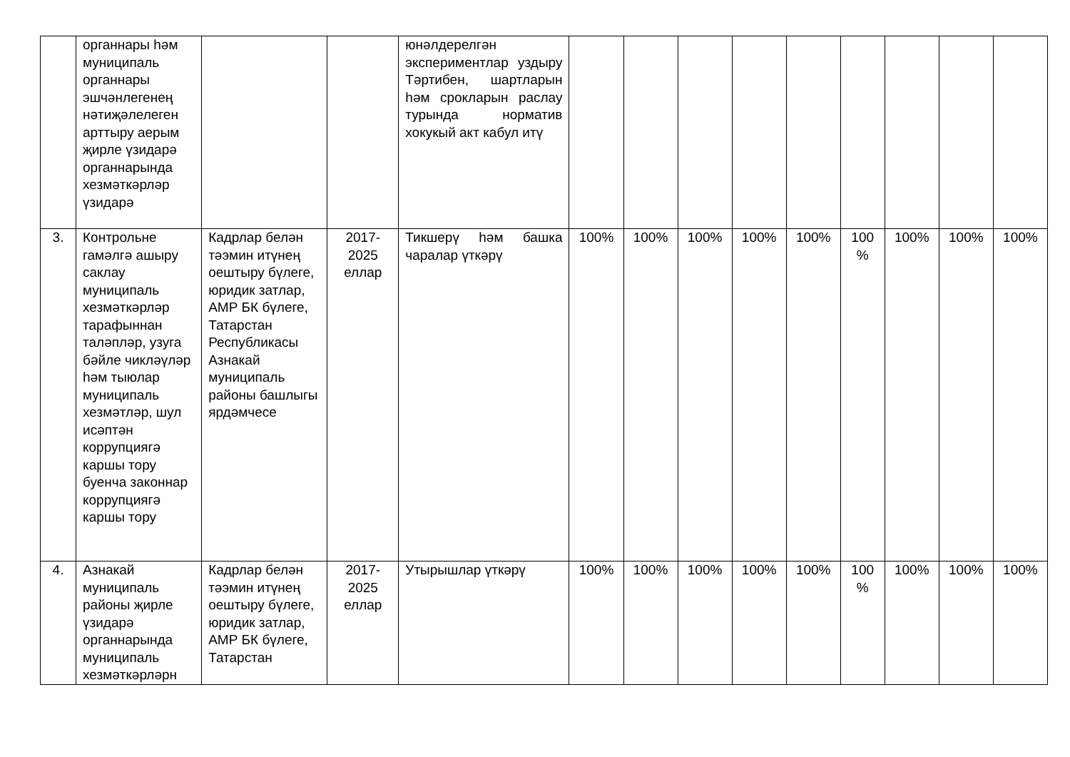| | органнары һәм муниципаль органнары эшчәнлегенең нәтиҗәлелеген арттыру аерым җирле үзидарә органнарында хезмәткәрләр үзидарә | | | юнәлдерелгән экспериментлар уздыру Тәртибен, шартларын һәм срокларын раслау турында норматив хокукый акт кабул итү | | | | | | | | | |
| 3. | Контрольне гамәлгә ашыру саклау муниципаль хезмәткәрләр тарафыннан таләпләр, узуга бәйле чикләүләр һәм тыюлар муниципаль хезмәтләр, шул исәптән коррупциягә каршы тору буенча законнар коррупциягә каршы тору | Кадрлар белән тәэмин итүнең оештыру бүлеге, юридик затлар, АМР БК бүлеге, Татарстан Республикасы Азнакай муниципаль районы башлыгы ярдәмчесе | 2017-2025 еллар | Тикшерү һәм башка чаралар үткәрү | 100% | 100% | 100% | 100% | 100% | 100 % | 100% | 100% | 100% |
| 4. | Азнакай муниципаль районы җирле үзидарә органнарында муниципаль хезмәткәрләрн | Кадрлар белән тәэмин итүнең оештыру бүлеге, юридик затлар, АМР БК бүлеге, Татарстан | 2017-2025 еллар | Утырышлар үткәрү | 100% | 100% | 100% | 100% | 100% | 100 % | 100% | 100% | 100% |